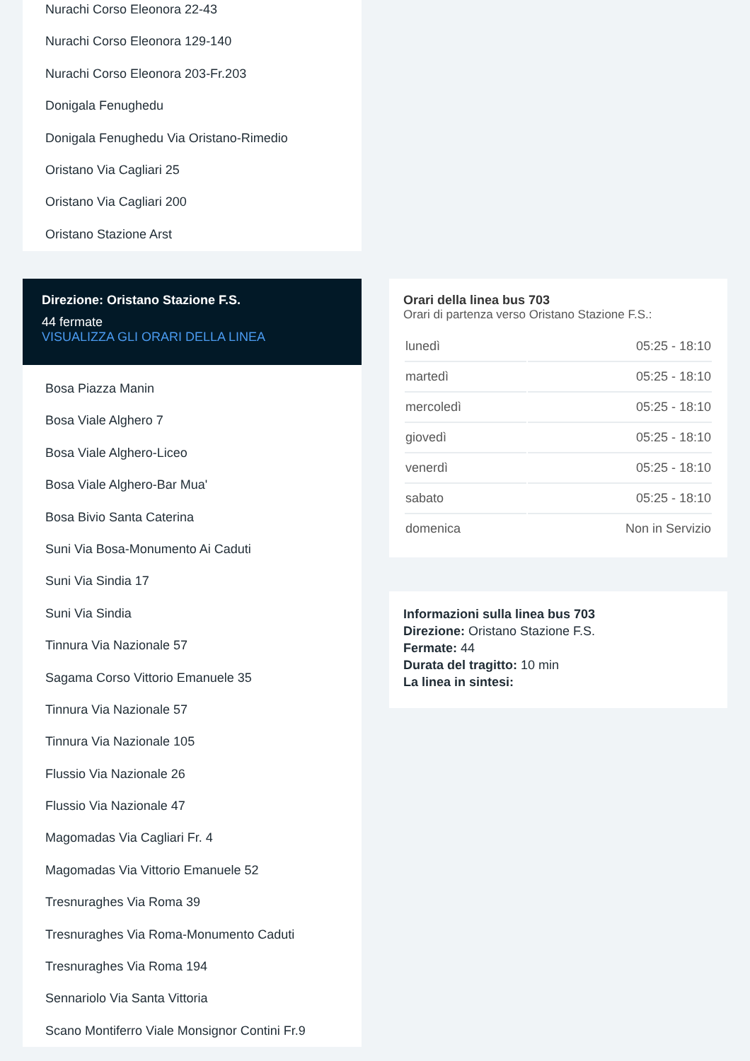Nurachi Corso Eleonora 22-43
Nurachi Corso Eleonora 129-140
Nurachi Corso Eleonora 203-Fr.203
Donigala Fenughedu
Donigala Fenughedu Via Oristano-Rimedio
Oristano Via Cagliari 25
Oristano Via Cagliari 200
Oristano Stazione Arst
Direzione: Oristano Stazione F.S.
44 fermate
VISUALIZZA GLI ORARI DELLA LINEA
Bosa Piazza Manin
Bosa Viale Alghero 7
Bosa Viale Alghero-Liceo
Bosa Viale Alghero-Bar Mua'
Bosa Bivio Santa Caterina
Suni Via Bosa-Monumento Ai Caduti
Suni Via Sindia 17
Suni Via Sindia
Tinnura Via Nazionale 57
Sagama Corso Vittorio Emanuele 35
Tinnura Via Nazionale 57
Tinnura Via Nazionale 105
Flussio Via Nazionale 26
Flussio Via Nazionale 47
Magomadas Via Cagliari Fr. 4
Magomadas Via Vittorio Emanuele 52
Tresnuraghes Via Roma 39
Tresnuraghes Via Roma-Monumento Caduti
Tresnuraghes Via Roma 194
Sennariolo Via Santa Vittoria
Scano Montiferro Viale Monsignor Contini Fr.9
Orari della linea bus 703
Orari di partenza verso Oristano Stazione F.S.:
| lunedì | 05:25 - 18:10 |
| martedì | 05:25 - 18:10 |
| mercoledì | 05:25 - 18:10 |
| giovedì | 05:25 - 18:10 |
| venerdì | 05:25 - 18:10 |
| sabato | 05:25 - 18:10 |
| domenica | Non in Servizio |
Informazioni sulla linea bus 703
Direzione: Oristano Stazione F.S.
Fermate: 44
Durata del tragitto: 10 min
La linea in sintesi: